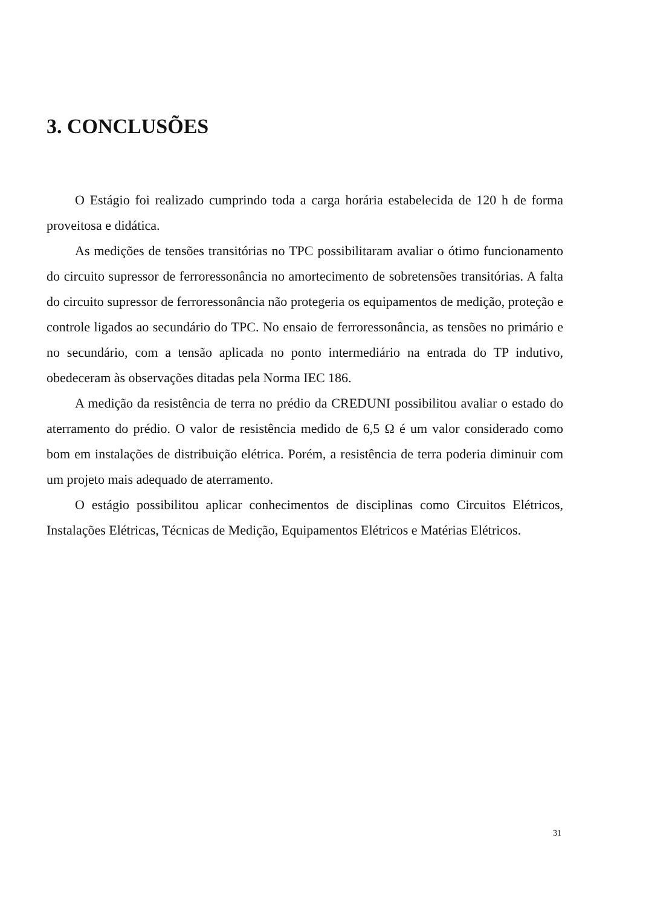3. CONCLUSÕES
O Estágio foi realizado cumprindo toda a carga horária estabelecida de 120 h de forma proveitosa e didática.
As medições de tensões transitórias no TPC possibilitaram avaliar o ótimo funcionamento do circuito supressor de ferroressonância no amortecimento de sobretensões transitórias. A falta do circuito supressor de ferroressonância não protegeria os equipamentos de medição, proteção e controle ligados ao secundário do TPC. No ensaio de ferroressonância, as tensões no primário e no secundário, com a tensão aplicada no ponto intermediário na entrada do TP indutivo, obedeceram às observações ditadas pela Norma IEC 186.
A medição da resistência de terra no prédio da CREDUNI possibilitou avaliar o estado do aterramento do prédio. O valor de resistência medido de 6,5 Ω é um valor considerado como bom em instalações de distribuição elétrica. Porém, a resistência de terra poderia diminuir com um projeto mais adequado de aterramento.
O estágio possibilitou aplicar conhecimentos de disciplinas como Circuitos Elétricos, Instalações Elétricas, Técnicas de Medição, Equipamentos Elétricos e Matérias Elétricos.
31